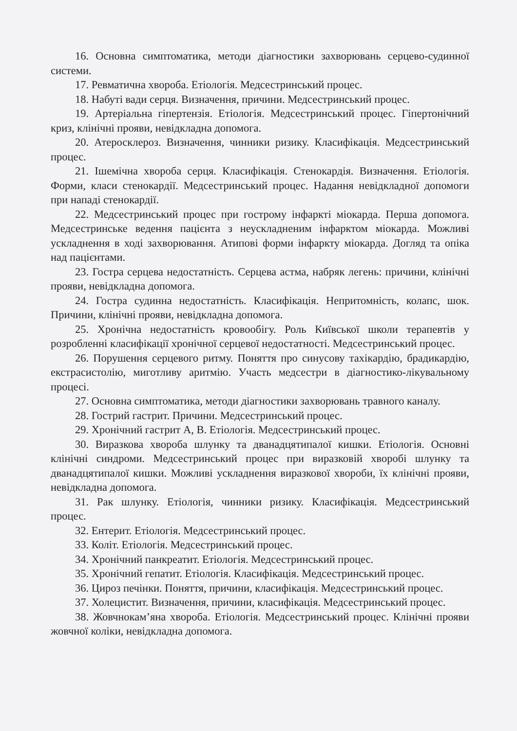16. Основна симптоматика, методи діагностики захворювань серцево-судинної системи.
17. Ревматична хвороба. Етіологія. Медсестринський процес.
18. Набуті вади серця. Визначення, причини. Медсестринський процес.
19. Артеріальна гіпертензія. Етіологія. Медсестринський процес. Гіпертонічний криз, клінічні прояви, невідкладна допомога.
20. Атеросклероз. Визначення, чинники ризику. Класифікація. Медсестринський процес.
21. Ішемічна хвороба серця. Класифікація. Стенокардія. Визначення. Етіологія. Форми, класи стенокардії. Медсестринський процес. Надання невідкладної допомоги при нападі стенокардії.
22. Медсестринський процес при гострому інфаркті міокарда. Перша допомога. Медсестринське ведення пацієнта з неускладненим інфарктом міокарда. Можливі ускладнення в ході захворювання. Атипові форми інфаркту міокарда. Догляд та опіка над пацієнтами.
23. Гостра серцева недостатність. Серцева астма, набряк легень: причини, клінічні прояви, невідкладна допомога.
24. Гостра судинна недостатність. Класифікація. Непритомність, колапс, шок. Причини, клінічні прояви, невідкладна допомога.
25. Хронічна недостатність кровообігу. Роль Київської школи терапевтів у розробленні класифікації хронічної серцевої недостатності. Медсестринський процес.
26. Порушення серцевого ритму. Поняття про синусову тахікардію, брадикардію, екстрасистолію, миготливу аритмію. Участь медсестри в діагностико-лікувальному процесі.
27. Основна симптоматика, методи діагностики захворювань травного каналу.
28. Гострий гастрит. Причини. Медсестринський процес.
29. Хронічний гастрит А, В. Етіологія. Медсестринський процес.
30. Виразкова хвороба шлунку та дванадцятипалої кишки. Етіологія. Основні клінічні синдроми. Медсестринський процес при виразковій хворобі шлунку та дванадцятипалої кишки. Можливі ускладнення виразкової хвороби, їх клінічні прояви, невідкладна допомога.
31. Рак шлунку. Етіологія, чинники ризику. Класифікація. Медсестринський процес.
32. Ентерит. Етіологія. Медсестринський процес.
33. Коліт. Етіологія. Медсестринський процес.
34. Хронічний панкреатит. Етіологія. Медсестринський процес.
35. Хронічний гепатит. Етіологія. Класифікація. Медсестринський процес.
36. Цироз печінки. Поняття, причини, класифікація. Медсестринський процес.
37. Холецистит. Визначення, причини, класифікація. Медсестринський процес.
38. Жовчнокам’яна хвороба. Етіологія. Медсестринський процес. Клінічні прояви жовчної коліки, невідкладна допомога.